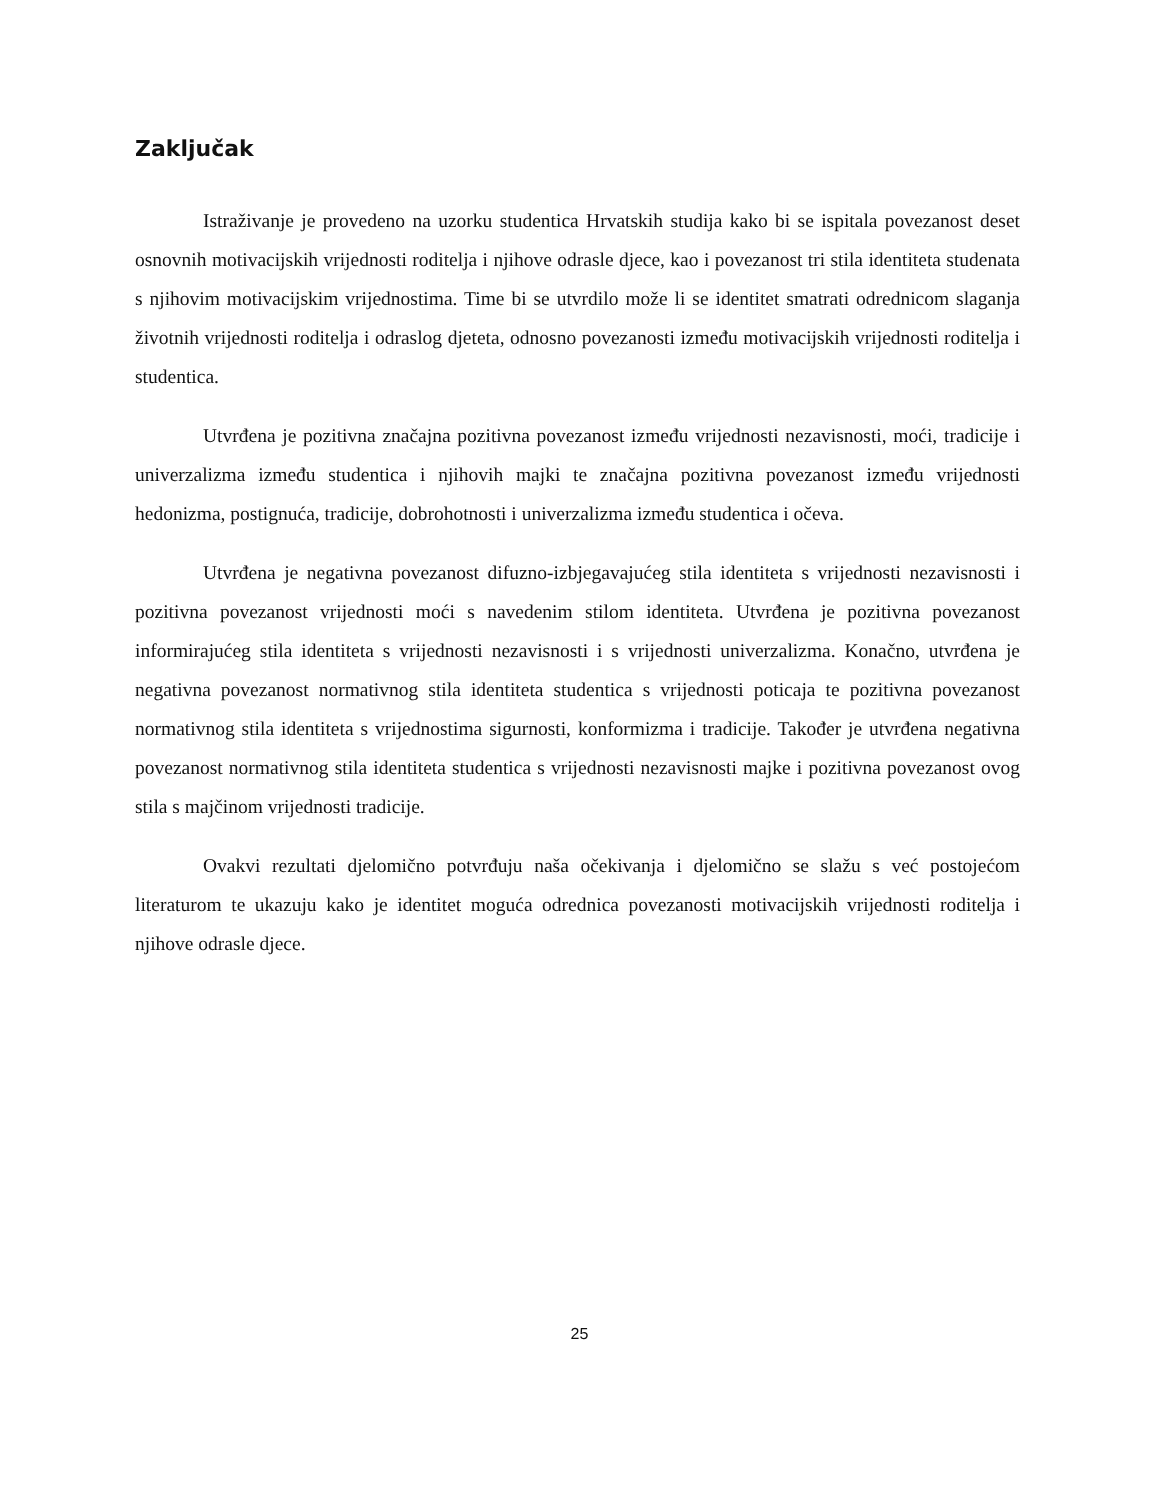Zaključak
Istraživanje je provedeno na uzorku studentica Hrvatskih studija kako bi se ispitala povezanost deset osnovnih motivacijskih vrijednosti roditelja i njihove odrasle djece, kao i povezanost tri stila identiteta studenata s njihovim motivacijskim vrijednostima. Time bi se utvrdilo može li se identitet smatrati odrednicom slaganja životnih vrijednosti roditelja i odraslog djeteta, odnosno povezanosti između motivacijskih vrijednosti roditelja i studentica.
Utvrđena je pozitivna značajna pozitivna povezanost između vrijednosti nezavisnosti, moći, tradicije i univerzalizma između studentica i njihovih majki te značajna pozitivna povezanost između vrijednosti hedonizma, postignuća, tradicije, dobrohotnosti i univerzalizma između studentica i očeva.
Utvrđena je negativna povezanost difuzno-izbjegavajućeg stila identiteta s vrijednosti nezavisnosti i pozitivna povezanost vrijednosti moći s navedenim stilom identiteta. Utvrđena je pozitivna povezanost informirajućeg stila identiteta s vrijednosti nezavisnosti i s vrijednosti univerzalizma. Konačno, utvrđena je negativna povezanost normativnog stila identiteta studentica s vrijednosti poticaja te pozitivna povezanost normativnog stila identiteta s vrijednostima sigurnosti, konformizma i tradicije. Također je utvrđena negativna povezanost normativnog stila identiteta studentica s vrijednosti nezavisnosti majke i pozitivna povezanost ovog stila s majčinom vrijednosti tradicije.
Ovakvi rezultati djelomično potvrđuju naša očekivanja i djelomično se slažu s već postojećom literaturom te ukazuju kako je identitet moguća odrednica povezanosti motivacijskih vrijednosti roditelja i njihove odrasle djece.
25